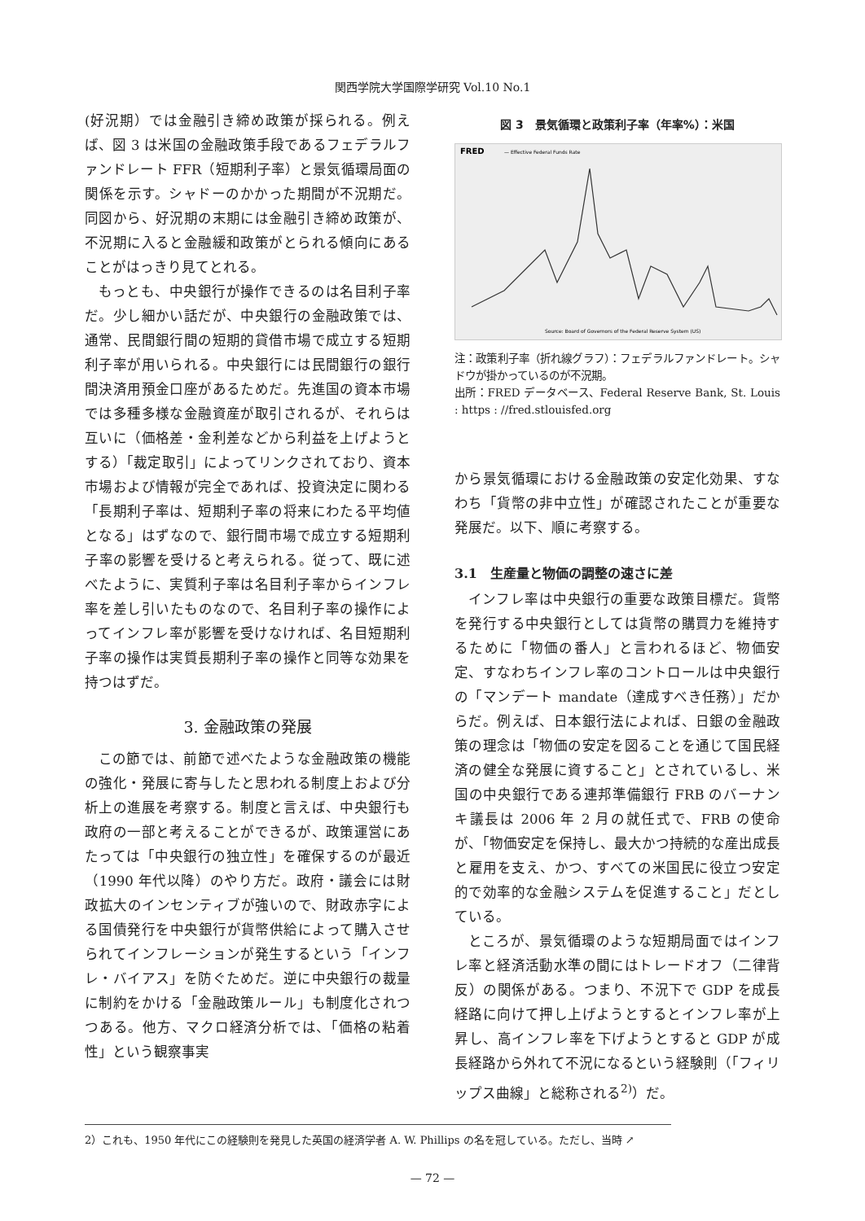関西学院大学国際学研究 Vol.10 No.1
(好況期）では金融引き締め政策が採られる。例えば、図 3 は米国の金融政策手段であるフェデラルファンドレート FFR（短期利子率）と景気循環局面の関係を示す。シャドーのかかった期間が不況期だ。同図から、好況期の末期には金融引き締め政策が、不況期に入ると金融緩和政策がとられる傾向にあることがはっきり見てとれる。
もっとも、中央銀行が操作できるのは名目利子率だ。少し細かい話だが、中央銀行の金融政策では、通常、民間銀行間の短期的貸借市場で成立する短期利子率が用いられる。中央銀行には民間銀行の銀行間決済用預金口座があるためだ。先進国の資本市場では多種多様な金融資産が取引されるが、それらは互いに（価格差・金利差などから利益を上げようとする）「裁定取引」によってリンクされており、資本市場および情報が完全であれば、投資決定に関わる「長期利子率は、短期利子率の将来にわたる平均値となる」はずなので、銀行間市場で成立する短期利子率の影響を受けると考えられる。従って、既に述べたように、実質利子率は名目利子率からインフレ率を差し引いたものなので、名目利子率の操作によってインフレ率が影響を受けなければ、名目短期利子率の操作は実質長期利子率の操作と同等な効果を持つはずだ。
3. 金融政策の発展
この節では、前節で述べたような金融政策の機能の強化・発展に寄与したと思われる制度上および分析上の進展を考察する。制度と言えば、中央銀行も政府の一部と考えることができるが、政策運営にあたっては「中央銀行の独立性」を確保するのが最近（1990 年代以降）のやり方だ。政府・議会には財政拡大のインセンティブが強いので、財政赤字による国債発行を中央銀行が貨幣供給によって購入させられてインフレーションが発生するという「インフレ・バイアス」を防ぐためだ。逆に中央銀行の裁量に制約をかける「金融政策ルール」も制度化されつつある。他方、マクロ経済分析では、「価格の粘着性」という観察事実
図 3　景気循環と政策利子率（年率%）：米国
FRED
— Effective Federal Funds Rate
Source: Board of Governors of the Federal Reserve System (US)
注：政策利子率（折れ線グラフ）：フェデラルファンドレート。シャドウが掛かっているのが不況期。
出所：FRED データベース、Federal Reserve Bank, St. Louis : https : //fred.stlouisfed.org
から景気循環における金融政策の安定化効果、すなわち「貨幣の非中立性」が確認されたことが重要な発展だ。以下、順に考察する。
3.1　生産量と物価の調整の速さに差
インフレ率は中央銀行の重要な政策目標だ。貨幣を発行する中央銀行としては貨幣の購買力を維持するために「物価の番人」と言われるほど、物価安定、すなわちインフレ率のコントロールは中央銀行の「マンデート mandate（達成すべき任務）」だからだ。例えば、日本銀行法によれば、日銀の金融政策の理念は「物価の安定を図ることを通じて国民経済の健全な発展に資すること」とされているし、米国の中央銀行である連邦準備銀行 FRB のバーナンキ議長は 2006 年 2 月の就任式で、FRB の使命が、「物価安定を保持し、最大かつ持続的な産出成長と雇用を支え、かつ、すべての米国民に役立つ安定的で効率的な金融システムを促進すること」だとしている。
ところが、景気循環のような短期局面ではインフレ率と経済活動水準の間にはトレードオフ（二律背反）の関係がある。つまり、不況下で GDP を成長経路に向けて押し上げようとするとインフレ率が上昇し、高インフレ率を下げようとすると GDP が成長経路から外れて不況になるという経験則（「フィリップス曲線」と総称される<sup>2)</sup>）だ。
2）これも、1950 年代にこの経験則を発見した英国の経済学者 A. W. Phillips の名を冠している。ただし、当時 ↗
— 72 —